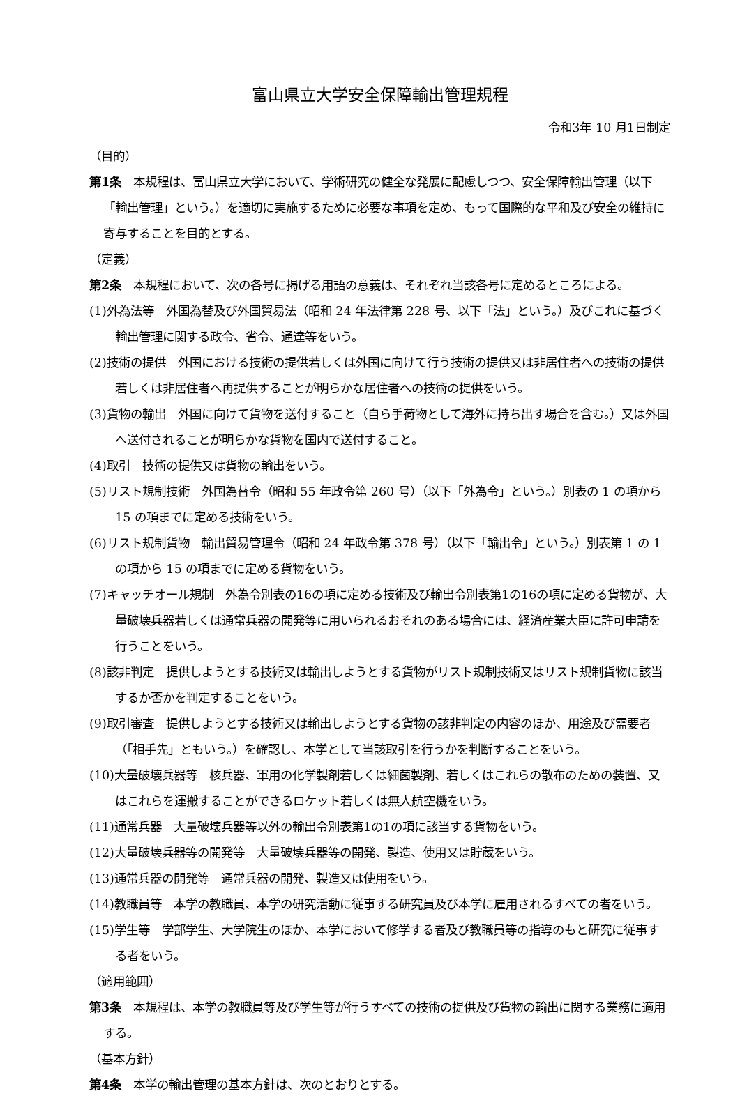富山県立大学安全保障輸出管理規程
令和3年 10 月1日制定
（目的）
第1条　本規程は、富山県立大学において、学術研究の健全な発展に配慮しつつ、安全保障輸出管理（以下「輸出管理」という。）を適切に実施するために必要な事項を定め、もって国際的な平和及び安全の維持に寄与することを目的とする。
（定義）
第2条　本規程において、次の各号に掲げる用語の意義は、それぞれ当該各号に定めるところによる。
(1)外為法等　外国為替及び外国貿易法（昭和 24 年法律第 228 号、以下「法」という。）及びこれに基づく輸出管理に関する政令、省令、通達等をいう。
(2)技術の提供　外国における技術の提供若しくは外国に向けて行う技術の提供又は非居住者への技術の提供若しくは非居住者へ再提供することが明らかな居住者への技術の提供をいう。
(3)貨物の輸出　外国に向けて貨物を送付すること（自ら手荷物として海外に持ち出す場合を含む。）又は外国へ送付されることが明らかな貨物を国内で送付すること。
(4)取引　技術の提供又は貨物の輸出をいう。
(5)リスト規制技術　外国為替令（昭和 55 年政令第 260 号）（以下「外為令」という。）別表の 1 の項から 15 の項までに定める技術をいう。
(6)リスト規制貨物　輸出貿易管理令（昭和 24 年政令第 378 号）（以下「輸出令」という。）別表第 1 の 1 の項から 15 の項までに定める貨物をいう。
(7)キャッチオール規制　外為令別表の16の項に定める技術及び輸出令別表第1の16の項に定める貨物が、大量破壊兵器若しくは通常兵器の開発等に用いられるおそれのある場合には、経済産業大臣に許可申請を行うことをいう。
(8)該非判定　提供しようとする技術又は輸出しようとする貨物がリスト規制技術又はリスト規制貨物に該当するか否かを判定することをいう。
(9)取引審査　提供しようとする技術又は輸出しようとする貨物の該非判定の内容のほか、用途及び需要者（「相手先」ともいう。）を確認し、本学として当該取引を行うかを判断することをいう。
(10)大量破壊兵器等　核兵器、軍用の化学製剤若しくは細菌製剤、若しくはこれらの散布のための装置、又はこれらを運搬することができるロケット若しくは無人航空機をいう。
(11)通常兵器　大量破壊兵器等以外の輸出令別表第1の1の項に該当する貨物をいう。
(12)大量破壊兵器等の開発等　大量破壊兵器等の開発、製造、使用又は貯蔵をいう。
(13)通常兵器の開発等　通常兵器の開発、製造又は使用をいう。
(14)教職員等　本学の教職員、本学の研究活動に従事する研究員及び本学に雇用されるすべての者をいう。
(15)学生等　学部学生、大学院生のほか、本学において修学する者及び教職員等の指導のもと研究に従事する者をいう。
（適用範囲）
第3条　本規程は、本学の教職員等及び学生等が行うすべての技術の提供及び貨物の輸出に関する業務に適用する。
（基本方針）
第4条　本学の輸出管理の基本方針は、次のとおりとする。